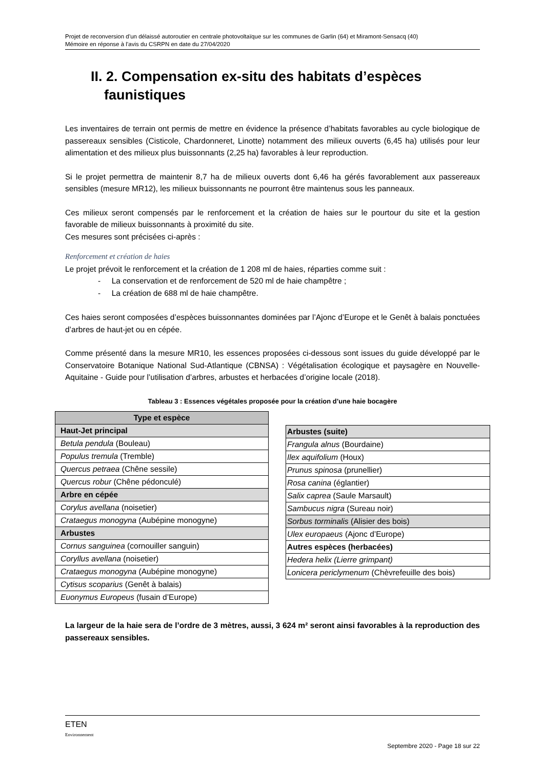Projet de reconversion d’un délaissé autoroutier en centrale photovoltaïque sur les communes de Garlin (64) et Miramont-Sensacq (40)
Mémoire en réponse à l’avis du CSRPN en date du 27/04/2020
II. 2. Compensation ex-situ des habitats d’espèces
faunistiques
Les inventaires de terrain ont permis de mettre en évidence la présence d’habitats favorables au cycle biologique de passereaux sensibles (Cisticole, Chardonneret, Linotte) notamment des milieux ouverts (6,45 ha) utilisés pour leur alimentation et des milieux plus buissonnants (2,25 ha) favorables à leur reproduction.
Si le projet permettra de maintenir 8,7 ha de milieux ouverts dont 6,46 ha gérés favorablement aux passereaux sensibles (mesure MR12), les milieux buissonnants ne pourront être maintenus sous les panneaux.
Ces milieux seront compensés par le renforcement et la création de haies sur le pourtour du site et la gestion favorable de milieux buissonnants à proximité du site.
Ces mesures sont précisées ci-après :
Renforcement et création de haies
Le projet prévoit le renforcement et la création de 1 208 ml de haies, réparties comme suit :
- La conservation et de renforcement de 520 ml de haie champêtre ;
- La création de 688 ml de haie champêtre.
Ces haies seront composées d’espèces buissonnantes dominées par l’Ajonc d’Europe et le Genêt à balais ponctuées d’arbres de haut-jet ou en cépée.
Comme présenté dans la mesure MR10, les essences proposées ci-dessous sont issues du guide développé par le Conservatoire Botanique National Sud-Atlantique (CBNSA) : Végétalisation écologique et paysagère en Nouvelle-Aquitaine - Guide pour l’utilisation d’arbres, arbustes et herbacées d’origine locale (2018).
Tableau 3 : Essences végétales proposée pour la création d’une haie bocagère
| Type et espèce |
| --- |
| Haut-Jet principal |
| Betula pendula (Bouleau) |
| Populus tremula (Tremble) |
| Quercus petraea (Chêne sessile) |
| Quercus robur (Chêne pédonculé) |
| Arbre en cépée |
| Corylus avellana (noisetier) |
| Crataegus monogyna (Aubépine monogyne) |
| Arbustes |
| Cornus sanguinea (cornouiller sanguin) |
| Coryllus avellana (noisetier) |
| Crataegus monogyna (Aubépine monogyne) |
| Cytisus scoparius (Genêt à balais) |
| Euonymus Europeus (fusain d’Europe) |
| Arbustes (suite) |
| Frangula alnus (Bourdaine) |
| Ilex aquifolium (Houx) |
| Prunus spinosa (prunellier) |
| Rosa canina (églantier) |
| Salix caprea (Saule Marsault) |
| Sambucus nigra (Sureau noir) |
| Sorbus torminalis (Alisier des bois) |
| Ulex europaeus (Ajonc d’Europe) |
| Autres espèces (herbacées) |
| Hedera helix (Lierre grimpant) |
| Lonicera periclymenum (Chèvrefeuille des bois) |
La largeur de la haie sera de l’ordre de 3 mètres, aussi, 3 624 m² seront ainsi favorables à la reproduction des passereaux sensibles.
ETEN
Environnement
Septembre 2020 - Page 18 sur 22